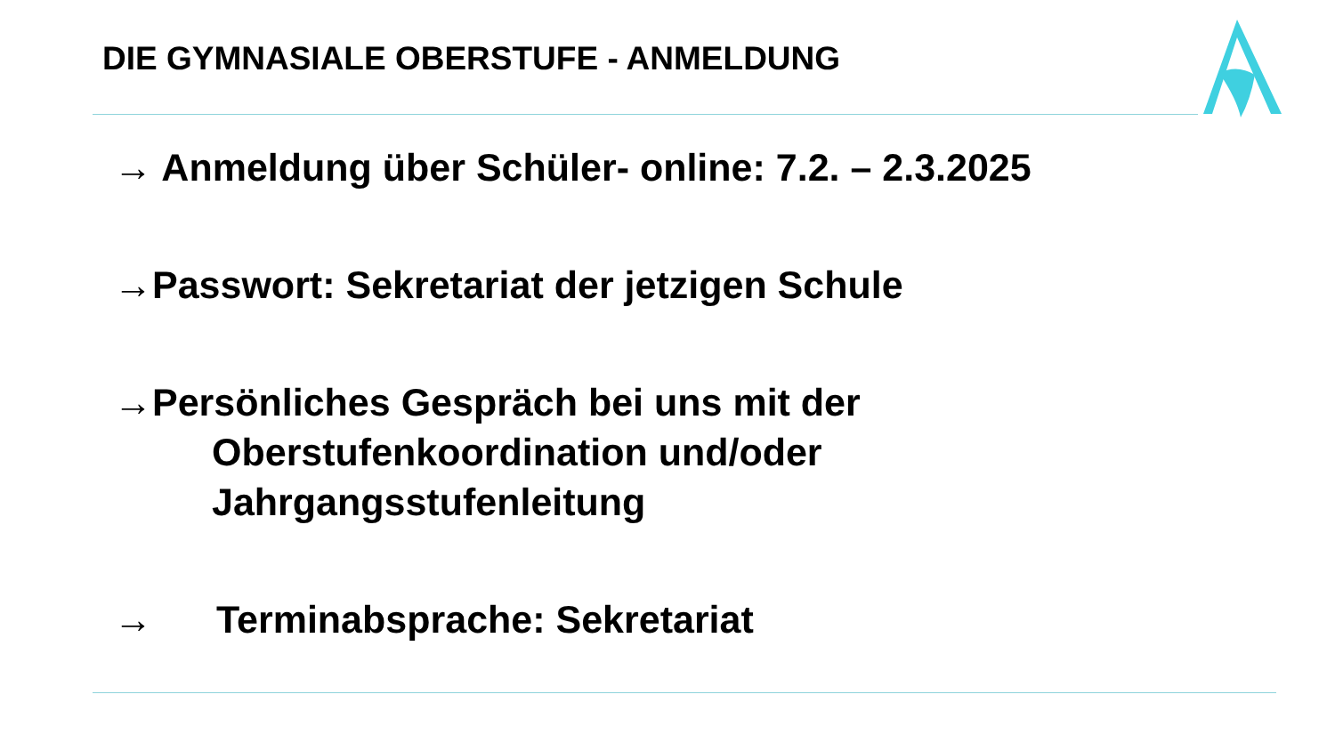DIE GYMNASIALE OBERSTUFE - ANMELDUNG
→ Anmeldung über Schüler- online: 7.2. – 2.3.2025
→Passwort: Sekretariat der jetzigen Schule
→Persönliches Gespräch bei uns mit der
Oberstufenkoordination und/oder
Jahrgangsstufenleitung
→ Terminabsprache: Sekretariat